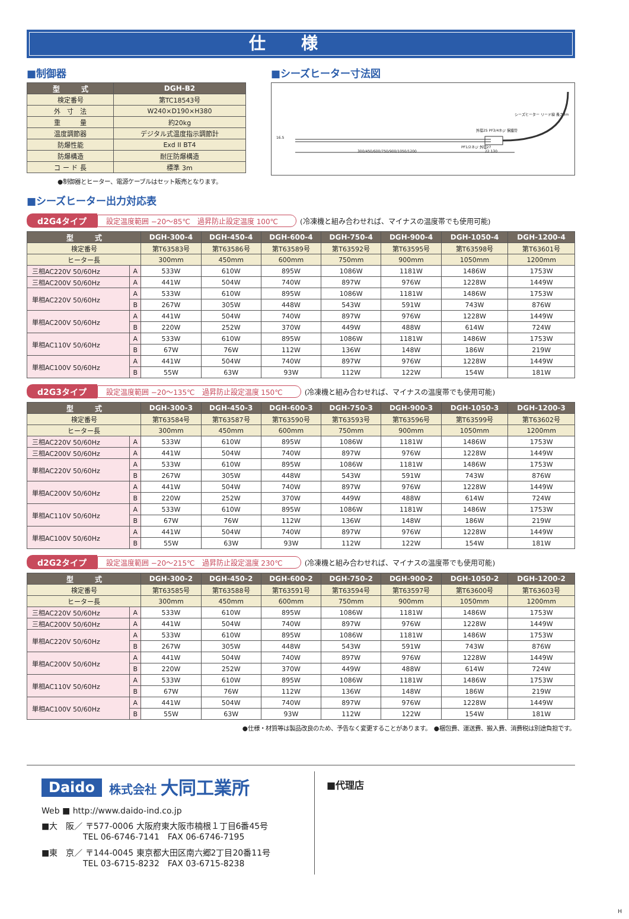仕様
■制御器
| 型 式 | DGH-B2 |
| --- | --- |
| 検定番号 | 第TC18543号 |
| 外 寸 法 | W240×D190×H380 |
| 重 量 | 約20kg |
| 温度調節器 | デジタル式温度指示調節計 |
| 防爆性能 | Exd II BT4 |
| 防爆構造 | 耐圧防爆構造 |
| コ ー ド 長 | 標準 3m |
●制御器とヒーター、電源ケーブルはセット販売となります。
■シーズヒーター寸法図
シーズヒーター リード線 長さ3m
外径25 PF3/4ネジ 保護管
PF1/2ネジ 外径27
300/450/600/750/900/1050/1200 22 130
16.5
■シーズヒーター出力対応表
d2G4タイプ 設定温度範囲 −20～85℃　過昇防止設定温度 100℃ (冷凍機と組み合わせれば、マイナスの温度帯でも使用可能)
| 型 式 | | DGH-300-4 | DGH-450-4 | DGH-600-4 | DGH-750-4 | DGH-900-4 | DGH-1050-4 | DGH-1200-4 |
| --- | --- | --- | --- | --- | --- | --- | --- | --- |
| 検定番号 | | 第T63583号 | 第T63586号 | 第T63589号 | 第T63592号 | 第T63595号 | 第T63598号 | 第T63601号 |
| ヒーター長 | | 300mm | 450mm | 600mm | 750mm | 900mm | 1050mm | 1200mm |
| 三相AC220V 50/60Hz | A | 533W | 610W | 895W | 1086W | 1181W | 1486W | 1753W |
| 三相AC200V 50/60Hz | A | 441W | 504W | 740W | 897W | 976W | 1228W | 1449W |
| 単相AC220V 50/60Hz | A | 533W | 610W | 895W | 1086W | 1181W | 1486W | 1753W |
| | B | 267W | 305W | 448W | 543W | 591W | 743W | 876W |
| 単相AC200V 50/60Hz | A | 441W | 504W | 740W | 897W | 976W | 1228W | 1449W |
| | B | 220W | 252W | 370W | 449W | 488W | 614W | 724W |
| 単相AC110V 50/60Hz | A | 533W | 610W | 895W | 1086W | 1181W | 1486W | 1753W |
| | B | 67W | 76W | 112W | 136W | 148W | 186W | 219W |
| 単相AC100V 50/60Hz | A | 441W | 504W | 740W | 897W | 976W | 1228W | 1449W |
| | B | 55W | 63W | 93W | 112W | 122W | 154W | 181W |
d2G3タイプ 設定温度範囲 −20～135℃　過昇防止設定温度 150℃ (冷凍機と組み合わせれば、マイナスの温度帯でも使用可能)
| 型 式 | | DGH-300-3 | DGH-450-3 | DGH-600-3 | DGH-750-3 | DGH-900-3 | DGH-1050-3 | DGH-1200-3 |
| --- | --- | --- | --- | --- | --- | --- | --- | --- |
| 検定番号 | | 第T63584号 | 第T63587号 | 第T63590号 | 第T63593号 | 第T63596号 | 第T63599号 | 第T63602号 |
| ヒーター長 | | 300mm | 450mm | 600mm | 750mm | 900mm | 1050mm | 1200mm |
| 三相AC220V 50/60Hz | A | 533W | 610W | 895W | 1086W | 1181W | 1486W | 1753W |
| 三相AC200V 50/60Hz | A | 441W | 504W | 740W | 897W | 976W | 1228W | 1449W |
| 単相AC220V 50/60Hz | A | 533W | 610W | 895W | 1086W | 1181W | 1486W | 1753W |
| | B | 267W | 305W | 448W | 543W | 591W | 743W | 876W |
| 単相AC200V 50/60Hz | A | 441W | 504W | 740W | 897W | 976W | 1228W | 1449W |
| | B | 220W | 252W | 370W | 449W | 488W | 614W | 724W |
| 単相AC110V 50/60Hz | A | 533W | 610W | 895W | 1086W | 1181W | 1486W | 1753W |
| | B | 67W | 76W | 112W | 136W | 148W | 186W | 219W |
| 単相AC100V 50/60Hz | A | 441W | 504W | 740W | 897W | 976W | 1228W | 1449W |
| | B | 55W | 63W | 93W | 112W | 122W | 154W | 181W |
d2G2タイプ 設定温度範囲 −20～215℃　過昇防止設定温度 230℃ (冷凍機と組み合わせれば、マイナスの温度帯でも使用可能)
| 型 式 | | DGH-300-2 | DGH-450-2 | DGH-600-2 | DGH-750-2 | DGH-900-2 | DGH-1050-2 | DGH-1200-2 |
| --- | --- | --- | --- | --- | --- | --- | --- | --- |
| 検定番号 | | 第T63585号 | 第T63588号 | 第T63591号 | 第T63594号 | 第T63597号 | 第T63600号 | 第T63603号 |
| ヒーター長 | | 300mm | 450mm | 600mm | 750mm | 900mm | 1050mm | 1200mm |
| 三相AC220V 50/60Hz | A | 533W | 610W | 895W | 1086W | 1181W | 1486W | 1753W |
| 三相AC200V 50/60Hz | A | 441W | 504W | 740W | 897W | 976W | 1228W | 1449W |
| 単相AC220V 50/60Hz | A | 533W | 610W | 895W | 1086W | 1181W | 1486W | 1753W |
| | B | 267W | 305W | 448W | 543W | 591W | 743W | 876W |
| 単相AC200V 50/60Hz | A | 441W | 504W | 740W | 897W | 976W | 1228W | 1449W |
| | B | 220W | 252W | 370W | 449W | 488W | 614W | 724W |
| 単相AC110V 50/60Hz | A | 533W | 610W | 895W | 1086W | 1181W | 1486W | 1753W |
| | B | 67W | 76W | 112W | 136W | 148W | 186W | 219W |
| 単相AC100V 50/60Hz | A | 441W | 504W | 740W | 897W | 976W | 1228W | 1449W |
| | B | 55W | 63W | 93W | 112W | 122W | 154W | 181W |
●仕様・材質等は製品改良のため、予告なく変更することがあります。　●梱包費、運送費、搬入費、消費税は別途負担です。
Daido 株式会社 大同工業所
Web ■ http://www.daido-ind.co.jp
■大　阪／ 〒577-0006 大阪府東大阪市楠根１丁目6番45号
　　　　　TEL 06-6746-7141　FAX 06-6746-7195
■東　京／ 〒144-0045 東京都大田区南六郷2丁目20番11号
　　　　　TEL 03-6715-8232　FAX 03-6715-8238
■代理店
H